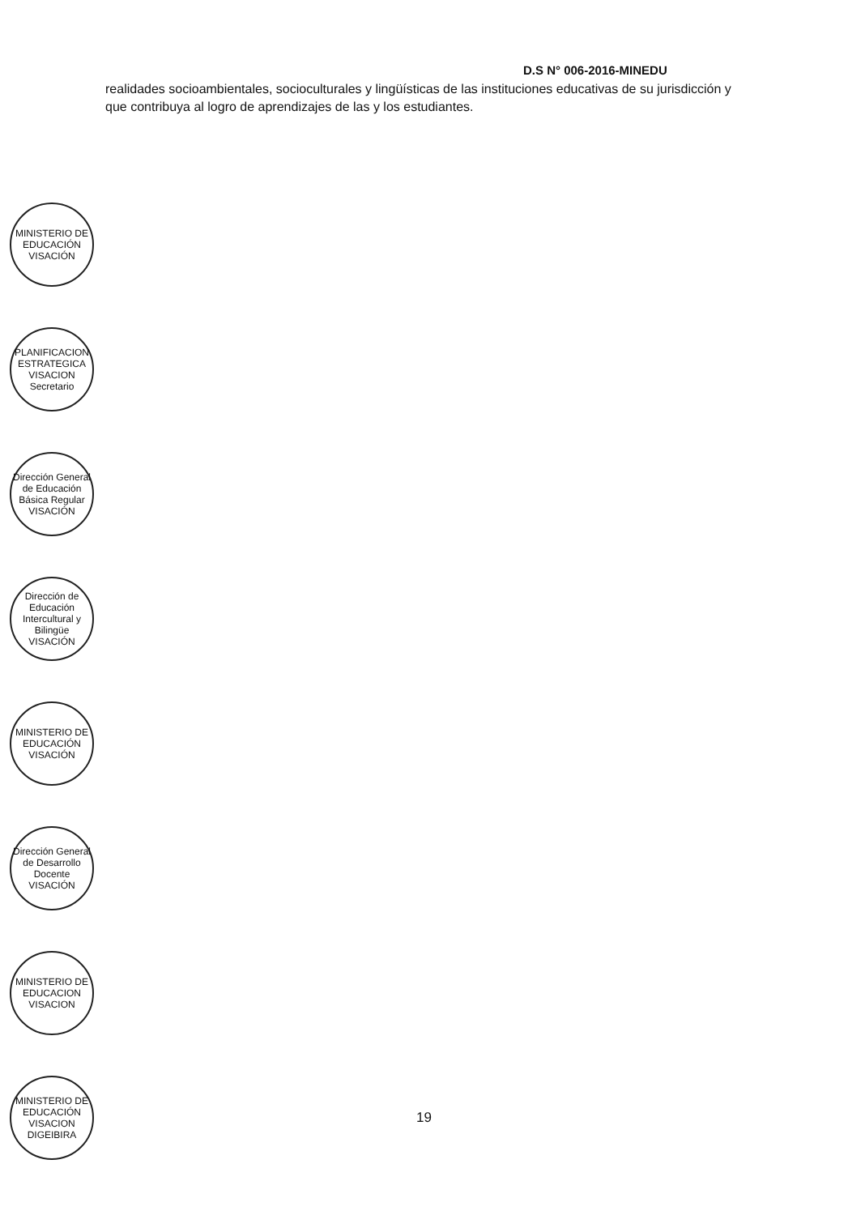D.S N° 006-2016-MINEDU
realidades socioambientales, socioculturales y lingüísticas de las instituciones educativas de su jurisdicción y que contribuya al logro de aprendizajes de las y los estudiantes.
MINISTERIO DE EDUCACIÓN VISACIÓN
PLANIFICACION ESTRATEGICA VISACION Secretario
Dirección General de Educación Básica Regular VISACIÓN
Dirección de Educación Intercultural y Bilingüe VISACIÓN
MINISTERIO DE EDUCACIÓN VISACIÓN
Dirección General de Desarrollo Docente VISACIÓN
MINISTERIO DE EDUCACION VISACION
MINISTERIO DE EDUCACIÓN VISACION DIGEIBIRA
19